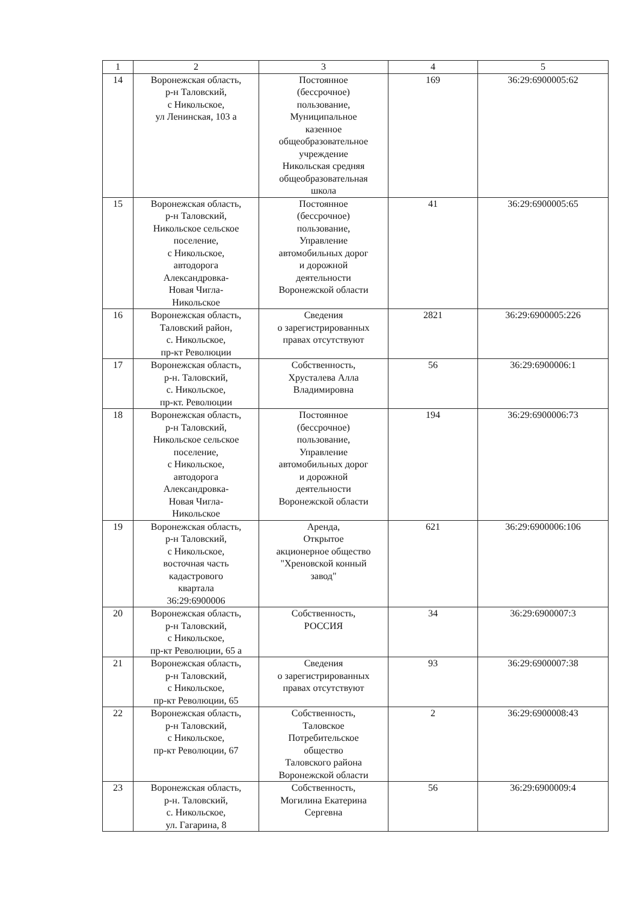| 1 | 2 | 3 | 4 | 5 |
| --- | --- | --- | --- | --- |
| 14 | Воронежская область, р-н Таловский, с Никольское, ул Ленинская, 103 а | Постоянное (бессрочное) пользование, Муниципальное казенное общеобразовательное учреждение Никольская средняя общеобразовательная школа | 169 | 36:29:6900005:62 |
| 15 | Воронежская область, р-н Таловский, Никольское сельское поселение, с Никольское, автодорога Александровка- Новая Чигла- Никольское | Постоянное (бессрочное) пользование, Управление автомобильных дорог и дорожной деятельности Воронежской области | 41 | 36:29:6900005:65 |
| 16 | Воронежская область, Таловский район, с. Никольское, пр-кт Революции | Сведения о зарегистрированных правах отсутствуют | 2821 | 36:29:6900005:226 |
| 17 | Воронежская область, р-н. Таловский, с. Никольское, пр-кт. Революции | Собственность, Хрусталева Алла Владимировна | 56 | 36:29:6900006:1 |
| 18 | Воронежская область, р-н Таловский, Никольское сельское поселение, с Никольское, автодорога Александровка- Новая Чигла- Никольское | Постоянное (бессрочное) пользование, Управление автомобильных дорог и дорожной деятельности Воронежской области | 194 | 36:29:6900006:73 |
| 19 | Воронежская область, р-н Таловский, с Никольское, восточная часть кадастрового квартала 36:29:6900006 | Аренда, Открытое акционерное общество "Хреновской конный завод" | 621 | 36:29:6900006:106 |
| 20 | Воронежская область, р-н Таловский, с Никольское, пр-кт Революции, 65 а | Собственность, РОССИЯ | 34 | 36:29:6900007:3 |
| 21 | Воронежская область, р-н Таловский, с Никольское, пр-кт Революции, 65 | Сведения о зарегистрированных правах отсутствуют | 93 | 36:29:6900007:38 |
| 22 | Воронежская область, р-н Таловский, с Никольское, пр-кт Революции, 67 | Собственность, Таловское Потребительское общество Таловского района Воронежской области | 2 | 36:29:6900008:43 |
| 23 | Воронежская область, р-н. Таловский, с. Никольское, ул. Гагарина, 8 | Собственность, Могилина Екатерина Сергевна | 56 | 36:29:6900009:4 |